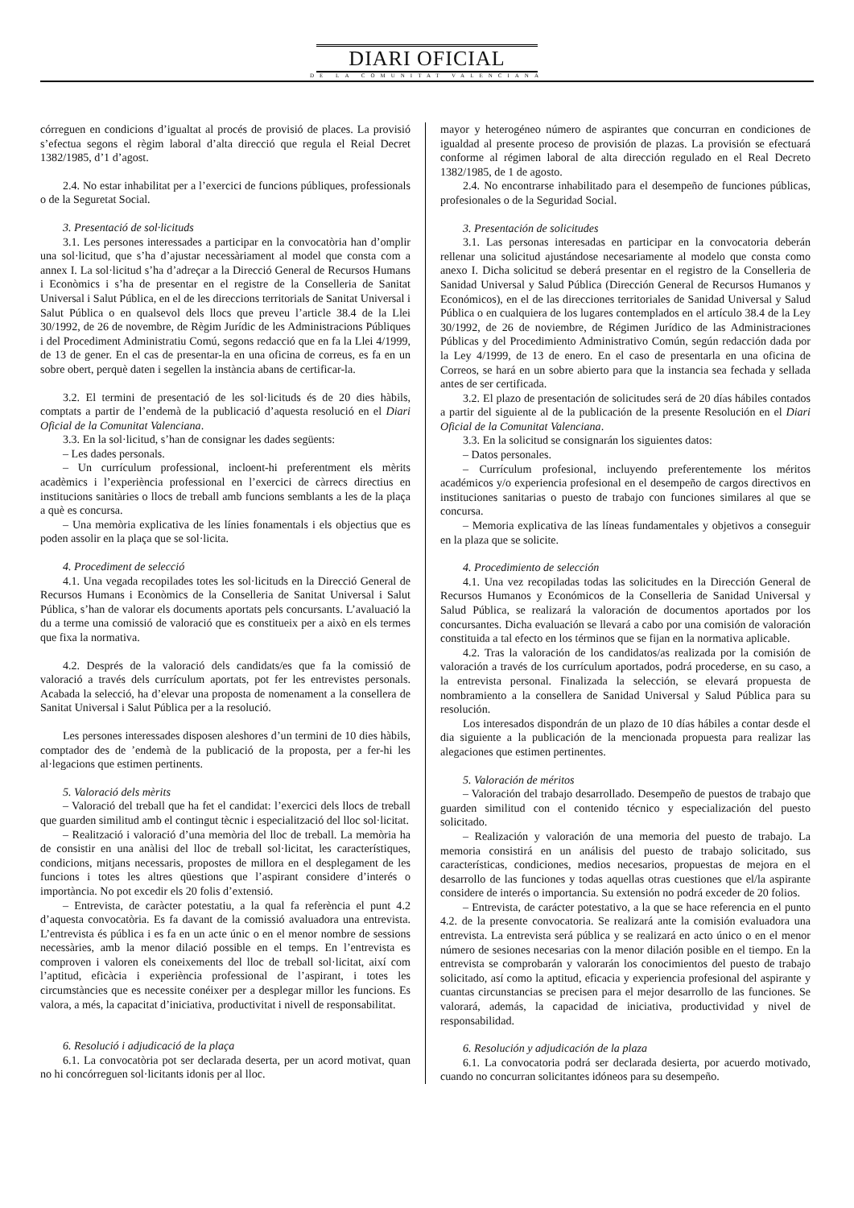DIARI OFICIAL
DE LA COMUNITAT VALENCIANA
córreguen en condicions d’igualtat al procés de provisió de places. La provisió s’efectua segons el règim laboral d’alta direcció que regula el Reial Decret 1382/1985, d’1 d’agost.
2.4. No estar inhabilitat per a l’exercici de funcions públiques, professionals o de la Seguretat Social.
3. Presentació de sol·licituds
3.1. Les persones interessades a participar en la convocatòria han d’omplir una sol·licitud, que s’ha d’ajustar necessàriament al model que consta com a annex I. La sol·licitud s’ha d’adreçar a la Direcció General de Recursos Humans i Econòmics i s’ha de presentar en el registre de la Conselleria de Sanitat Universal i Salut Pública, en el de les direccions territorials de Sanitat Universal i Salut Pública o en qualsevol dels llocs que preveu l’article 38.4 de la Llei 30/1992, de 26 de novembre, de Règim Jurídic de les Administracions Públiques i del Procediment Administratiu Comú, segons redacció que en fa la Llei 4/1999, de 13 de gener. En el cas de presentar-la en una oficina de correus, es fa en un sobre obert, perquè daten i segellen la instància abans de certificar-la.
3.2. El termini de presentació de les sol·licituds és de 20 dies hàbils, comptats a partir de l’endemà de la publicació d’aquesta resolució en el Diari Oficial de la Comunitat Valenciana.
3.3. En la sol·licitud, s’han de consignar les dades següents:
– Les dades personals.
– Un currículum professional, incloent-hi preferentment els mèrits acadèmics i l’experiència professional en l’exercici de càrrecs directius en institucions sanitàries o llocs de treball amb funcions semblants a les de la plaça a què es concursa.
– Una memòria explicativa de les línies fonamentals i els objectius que es poden assolir en la plaça que se sol·licita.
4. Procediment de selecció
4.1. Una vegada recopilades totes les sol·licituds en la Direcció General de Recursos Humans i Econòmics de la Conselleria de Sanitat Universal i Salut Pública, s’han de valorar els documents aportats pels concursants. L’avaluació la du a terme una comissió de valoració que es constitueix per a això en els termes que fixa la normativa.
4.2. Després de la valoració dels candidats/es que fa la comissió de valoració a través dels currículum aportats, pot fer les entrevistes personals. Acabada la selecció, ha d’elevar una proposta de nomenament a la consellera de Sanitat Universal i Salut Pública per a la resolució.
Les persones interessades disposen aleshores d’un termini de 10 dies hàbils, comptador des de ’endemà de la publicació de la proposta, per a fer-hi les al·legacions que estimen pertinents.
5. Valoració dels mèrits
– Valoració del treball que ha fet el candidat: l’exercici dels llocs de treball que guarden similitud amb el contingut tècnic i especialització del lloc sol·licitat.
– Realització i valoració d’una memòria del lloc de treball. La memòria ha de consistir en una anàlisi del lloc de treball sol·licitat, les característiques, condicions, mitjans necessaris, propostes de millora en el desplegament de les funcions i totes les altres qüestions que l’aspirant considere d’interés o importància. No pot excedir els 20 folis d’extensió.
– Entrevista, de caràcter potestatiu, a la qual fa referència el punt 4.2 d’aquesta convocatòria. Es fa davant de la comissió avaluadora una entrevista. L’entrevista és pública i es fa en un acte únic o en el menor nombre de sessions necessàries, amb la menor dilació possible en el temps. En l’entrevista es comproven i valoren els coneixements del lloc de treball sol·licitat, així com l’aptitud, eficàcia i experiència professional de l’aspirant, i totes les circumstàncies que es necessite conéixer per a desplegar millor les funcions. Es valora, a més, la capacitat d’iniciativa, productivitat i nivell de responsabilitat.
6. Resolució i adjudicació de la plaça
6.1. La convocatòria pot ser declarada deserta, per un acord motivat, quan no hi concórreguen sol·licitants idonis per al lloc.
mayor y heterogéneo número de aspirantes que concurran en condiciones de igualdad al presente proceso de provisión de plazas. La provisión se efectuará conforme al régimen laboral de alta dirección regulado en el Real Decreto 1382/1985, de 1 de agosto.
2.4. No encontrarse inhabilitado para el desempeño de funciones públicas, profesionales o de la Seguridad Social.
3. Presentación de solicitudes
3.1. Las personas interesadas en participar en la convocatoria deberán rellenar una solicitud ajustándose necesariamente al modelo que consta como anexo I. Dicha solicitud se deberá presentar en el registro de la Conselleria de Sanidad Universal y Salud Pública (Dirección General de Recursos Humanos y Económicos), en el de las direcciones territoriales de Sanidad Universal y Salud Pública o en cualquiera de los lugares contemplados en el artículo 38.4 de la Ley 30/1992, de 26 de noviembre, de Régimen Jurídico de las Administraciones Públicas y del Procedimiento Administrativo Común, según redacción dada por la Ley 4/1999, de 13 de enero. En el caso de presentarla en una oficina de Correos, se hará en un sobre abierto para que la instancia sea fechada y sellada antes de ser certificada.
3.2. El plazo de presentación de solicitudes será de 20 días hábiles contados a partir del siguiente al de la publicación de la presente Resolución en el Diari Oficial de la Comunitat Valenciana.
3.3. En la solicitud se consignarán los siguientes datos:
– Datos personales.
– Currículum profesional, incluyendo preferentemente los méritos académicos y/o experiencia profesional en el desempeño de cargos directivos en instituciones sanitarias o puesto de trabajo con funciones similares al que se concursa.
– Memoria explicativa de las líneas fundamentales y objetivos a conseguir en la plaza que se solicite.
4. Procedimiento de selección
4.1. Una vez recopiladas todas las solicitudes en la Dirección General de Recursos Humanos y Económicos de la Conselleria de Sanidad Universal y Salud Pública, se realizará la valoración de documentos aportados por los concursantes. Dicha evaluación se llevará a cabo por una comisión de valoración constituida a tal efecto en los términos que se fijan en la normativa aplicable.
4.2. Tras la valoración de los candidatos/as realizada por la comisión de valoración a través de los currículum aportados, podrá procederse, en su caso, a la entrevista personal. Finalizada la selección, se elevará propuesta de nombramiento a la consellera de Sanidad Universal y Salud Pública para su resolución.
Los interesados dispondrán de un plazo de 10 días hábiles a contar desde el dia siguiente a la publicación de la mencionada propuesta para realizar las alegaciones que estimen pertinentes.
5. Valoración de méritos
– Valoración del trabajo desarrollado. Desempeño de puestos de trabajo que guarden similitud con el contenido técnico y especialización del puesto solicitado.
– Realización y valoración de una memoria del puesto de trabajo. La memoria consistirá en un análisis del puesto de trabajo solicitado, sus características, condiciones, medios necesarios, propuestas de mejora en el desarrollo de las funciones y todas aquellas otras cuestiones que el/la aspirante considere de interés o importancia. Su extensión no podrá exceder de 20 folios.
– Entrevista, de carácter potestativo, a la que se hace referencia en el punto 4.2. de la presente convocatoria. Se realizará ante la comisión evaluadora una entrevista. La entrevista será pública y se realizará en acto único o en el menor número de sesiones necesarias con la menor dilación posible en el tiempo. En la entrevista se comprobarán y valorarán los conocimientos del puesto de trabajo solicitado, así como la aptitud, eficacia y experiencia profesional del aspirante y cuantas circunstancias se precisen para el mejor desarrollo de las funciones. Se valorará, además, la capacidad de iniciativa, productividad y nivel de responsabilidad.
6. Resolución y adjudicación de la plaza
6.1. La convocatoria podrá ser declarada desierta, por acuerdo motivado, cuando no concurran solicitantes idóneos para su desempeño.